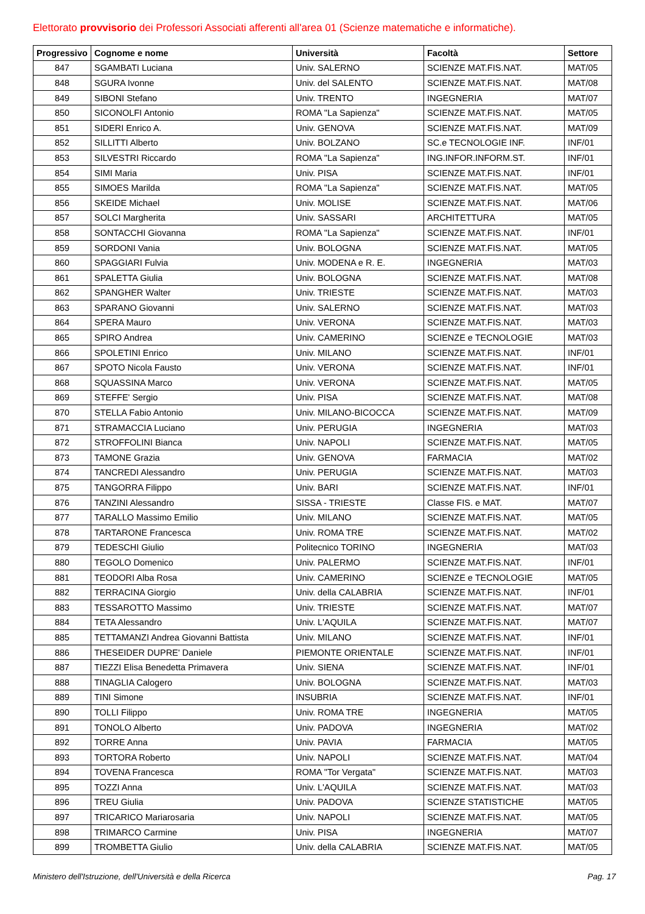Elettorato provvisorio dei Professori Associati afferenti all'area 01 (Scienze matematiche e informatiche).
| Progressivo | Cognome e nome | Università | Facoltà | Settore |
| --- | --- | --- | --- | --- |
| 847 | SGAMBATI Luciana | Univ. SALERNO | SCIENZE MAT.FIS.NAT. | MAT/05 |
| 848 | SGURA Ivonne | Univ. del SALENTO | SCIENZE MAT.FIS.NAT. | MAT/08 |
| 849 | SIBONI Stefano | Univ. TRENTO | INGEGNERIA | MAT/07 |
| 850 | SICONOLFI Antonio | ROMA "La Sapienza" | SCIENZE MAT.FIS.NAT. | MAT/05 |
| 851 | SIDERI Enrico A. | Univ. GENOVA | SCIENZE MAT.FIS.NAT. | MAT/09 |
| 852 | SILLITTI Alberto | Univ. BOLZANO | SC.e TECNOLOGIE INF. | INF/01 |
| 853 | SILVESTRI Riccardo | ROMA "La Sapienza" | ING.INFOR.INFORM.ST. | INF/01 |
| 854 | SIMI Maria | Univ. PISA | SCIENZE MAT.FIS.NAT. | INF/01 |
| 855 | SIMOES Marilda | ROMA "La Sapienza" | SCIENZE MAT.FIS.NAT. | MAT/05 |
| 856 | SKEIDE Michael | Univ. MOLISE | SCIENZE MAT.FIS.NAT. | MAT/06 |
| 857 | SOLCI Margherita | Univ. SASSARI | ARCHITETTURA | MAT/05 |
| 858 | SONTACCHI Giovanna | ROMA "La Sapienza" | SCIENZE MAT.FIS.NAT. | INF/01 |
| 859 | SORDONI Vania | Univ. BOLOGNA | SCIENZE MAT.FIS.NAT. | MAT/05 |
| 860 | SPAGGIARI Fulvia | Univ. MODENA e R. E. | INGEGNERIA | MAT/03 |
| 861 | SPALETTA Giulia | Univ. BOLOGNA | SCIENZE MAT.FIS.NAT. | MAT/08 |
| 862 | SPANGHER Walter | Univ. TRIESTE | SCIENZE MAT.FIS.NAT. | MAT/03 |
| 863 | SPARANO Giovanni | Univ. SALERNO | SCIENZE MAT.FIS.NAT. | MAT/03 |
| 864 | SPERA Mauro | Univ. VERONA | SCIENZE MAT.FIS.NAT. | MAT/03 |
| 865 | SPIRO Andrea | Univ. CAMERINO | SCIENZE e TECNOLOGIE | MAT/03 |
| 866 | SPOLETINI Enrico | Univ. MILANO | SCIENZE MAT.FIS.NAT. | INF/01 |
| 867 | SPOTO Nicola Fausto | Univ. VERONA | SCIENZE MAT.FIS.NAT. | INF/01 |
| 868 | SQUASSINA Marco | Univ. VERONA | SCIENZE MAT.FIS.NAT. | MAT/05 |
| 869 | STEFFE' Sergio | Univ. PISA | SCIENZE MAT.FIS.NAT. | MAT/08 |
| 870 | STELLA Fabio Antonio | Univ. MILANO-BICOCCA | SCIENZE MAT.FIS.NAT. | MAT/09 |
| 871 | STRAMACCIA Luciano | Univ. PERUGIA | INGEGNERIA | MAT/03 |
| 872 | STROFFOLINI Bianca | Univ. NAPOLI | SCIENZE MAT.FIS.NAT. | MAT/05 |
| 873 | TAMONE Grazia | Univ. GENOVA | FARMACIA | MAT/02 |
| 874 | TANCREDI Alessandro | Univ. PERUGIA | SCIENZE MAT.FIS.NAT. | MAT/03 |
| 875 | TANGORRA Filippo | Univ. BARI | SCIENZE MAT.FIS.NAT. | INF/01 |
| 876 | TANZINI Alessandro | SISSA - TRIESTE | Classe FIS. e MAT. | MAT/07 |
| 877 | TARALLO Massimo Emilio | Univ. MILANO | SCIENZE MAT.FIS.NAT. | MAT/05 |
| 878 | TARTARONE Francesca | Univ. ROMA TRE | SCIENZE MAT.FIS.NAT. | MAT/02 |
| 879 | TEDESCHI Giulio | Politecnico TORINO | INGEGNERIA | MAT/03 |
| 880 | TEGOLO Domenico | Univ. PALERMO | SCIENZE MAT.FIS.NAT. | INF/01 |
| 881 | TEODORI Alba Rosa | Univ. CAMERINO | SCIENZE e TECNOLOGIE | MAT/05 |
| 882 | TERRACINA Giorgio | Univ. della CALABRIA | SCIENZE MAT.FIS.NAT. | INF/01 |
| 883 | TESSAROTTO Massimo | Univ. TRIESTE | SCIENZE MAT.FIS.NAT. | MAT/07 |
| 884 | TETA Alessandro | Univ. L'AQUILA | SCIENZE MAT.FIS.NAT. | MAT/07 |
| 885 | TETTAMANZI Andrea Giovanni Battista | Univ. MILANO | SCIENZE MAT.FIS.NAT. | INF/01 |
| 886 | THESEIDER DUPRE' Daniele | PIEMONTE ORIENTALE | SCIENZE MAT.FIS.NAT. | INF/01 |
| 887 | TIEZZI Elisa Benedetta Primavera | Univ. SIENA | SCIENZE MAT.FIS.NAT. | INF/01 |
| 888 | TINAGLIA Calogero | Univ. BOLOGNA | SCIENZE MAT.FIS.NAT. | MAT/03 |
| 889 | TINI Simone | INSUBRIA | SCIENZE MAT.FIS.NAT. | INF/01 |
| 890 | TOLLI Filippo | Univ. ROMA TRE | INGEGNERIA | MAT/05 |
| 891 | TONOLO Alberto | Univ. PADOVA | INGEGNERIA | MAT/02 |
| 892 | TORRE Anna | Univ. PAVIA | FARMACIA | MAT/05 |
| 893 | TORTORA Roberto | Univ. NAPOLI | SCIENZE MAT.FIS.NAT. | MAT/04 |
| 894 | TOVENA Francesca | ROMA "Tor Vergata" | SCIENZE MAT.FIS.NAT. | MAT/03 |
| 895 | TOZZI Anna | Univ. L'AQUILA | SCIENZE MAT.FIS.NAT. | MAT/03 |
| 896 | TREU Giulia | Univ. PADOVA | SCIENZE STATISTICHE | MAT/05 |
| 897 | TRICARICO Mariarosaria | Univ. NAPOLI | SCIENZE MAT.FIS.NAT. | MAT/05 |
| 898 | TRIMARCO Carmine | Univ. PISA | INGEGNERIA | MAT/07 |
| 899 | TROMBETTA Giulio | Univ. della CALABRIA | SCIENZE MAT.FIS.NAT. | MAT/05 |
Ministero dell'Istruzione, dell'Università e della Ricerca Pag. 17